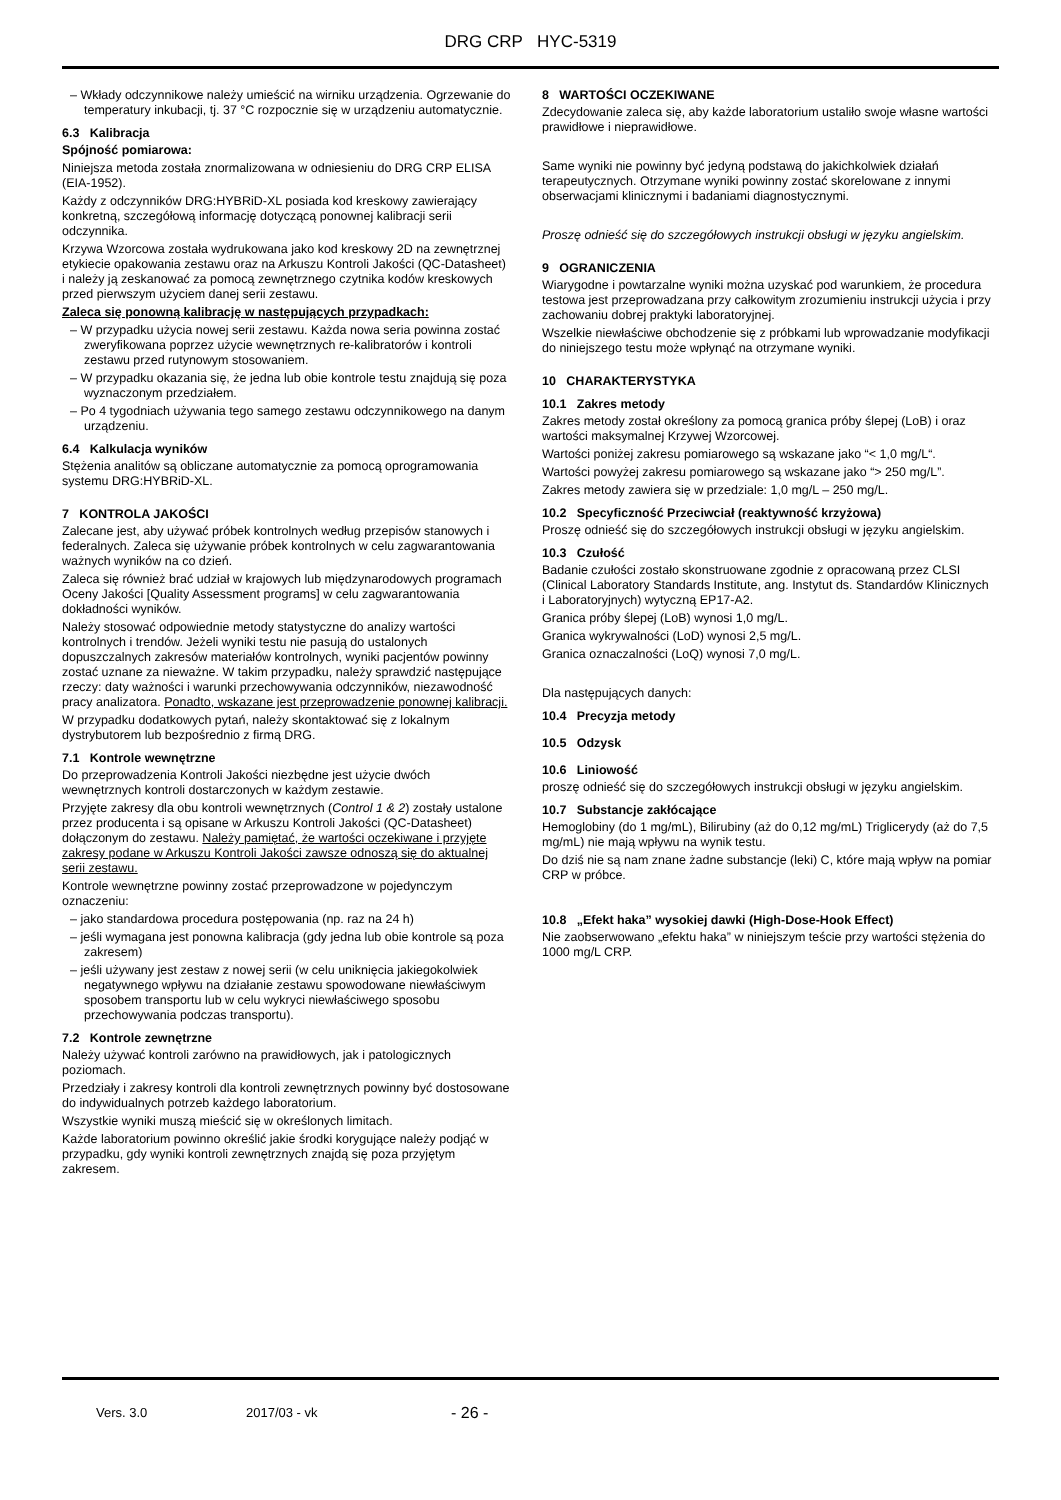DRG CRP HYC-5319
– Wkłady odczynnikowe należy umieścić na wirniku urządzenia. Ogrzewanie do temperatury inkubacji, tj. 37 °C rozpocznie się w urządzeniu automatycznie.
6.3 Kalibracja
Spójność pomiarowa:
Niniejsza metoda została znormalizowana w odniesieniu do DRG CRP ELISA (EIA-1952).
Każdy z odczynników DRG:HYBRiD-XL posiada kod kreskowy zawierający konkretną, szczegółową informację dotyczącą ponownej kalibracji serii odczynnika.
Krzywa Wzorcowa została wydrukowana jako kod kreskowy 2D na zewnętrznej etykiecie opakowania zestawu oraz na Arkuszu Kontroli Jakości (QC-Datasheet) i należy ją zeskanować za pomocą zewnętrznego czytnika kodów kreskowych przed pierwszym użyciem danej serii zestawu.
Zaleca się ponowną kalibrację w następujących przypadkach:
– W przypadku użycia nowej serii zestawu. Każda nowa seria powinna zostać zweryfikowana poprzez użycie wewnętrznych re-kalibratorów i kontroli zestawu przed rutynowym stosowaniem.
– W przypadku okazania się, że jedna lub obie kontrole testu znajdują się poza wyznaczonym przedziałem.
– Po 4 tygodniach używania tego samego zestawu odczynnikowego na danym urządzeniu.
6.4 Kalkulacja wyników
Stężenia analitów są obliczane automatycznie za pomocą oprogramowania systemu DRG:HYBRiD-XL.
7 KONTROLA JAKOŚCI
Zalecane jest, aby używać próbek kontrolnych według przepisów stanowych i federalnych. Zaleca się używanie próbek kontrolnych w celu zagwarantowania ważnych wyników na co dzień.
Zaleca się również brać udział w krajowych lub międzynarodowych programach Oceny Jakości [Quality Assessment programs] w celu zagwarantowania dokładności wyników.
Należy stosować odpowiednie metody statystyczne do analizy wartości kontrolnych i trendów. Jeżeli wyniki testu nie pasują do ustalonych dopuszczalnych zakresów materiałów kontrolnych, wyniki pacjentów powinny zostać uznane za nieważne. W takim przypadku, należy sprawdzić następujące rzeczy: daty ważności i warunki przechowywania odczynników, niezawodność pracy analizatora. Ponadto, wskazane jest przeprowadzenie ponownej kalibracji.
W przypadku dodatkowych pytań, należy skontaktować się z lokalnym dystrybutorem lub bezpośrednio z firmą DRG.
7.1 Kontrole wewnętrzne
Do przeprowadzenia Kontroli Jakości niezbędne jest użycie dwóch wewnętrznych kontroli dostarczonych w każdym zestawie.
Przyjęte zakresy dla obu kontroli wewnętrznych (Control 1 & 2) zostały ustalone przez producenta i są opisane w Arkuszu Kontroli Jakości (QC-Datasheet) dołączonym do zestawu. Należy pamiętać, że wartości oczekiwane i przyjęte zakresy podane w Arkuszu Kontroli Jakości zawsze odnoszą się do aktualnej serii zestawu.
Kontrole wewnętrzne powinny zostać przeprowadzone w pojedynczym oznaczeniu:
– jako standardowa procedura postępowania (np. raz na 24 h)
– jeśli wymagana jest ponowna kalibracja (gdy jedna lub obie kontrole są poza zakresem)
– jeśli używany jest zestaw z nowej serii (w celu uniknięcia jakiegokolwiek negatywnego wpływu na działanie zestawu spowodowane niewłaściwym sposobem transportu lub w celu wykryci niewłaściwego sposobu przechowywania podczas transportu).
7.2 Kontrole zewnętrzne
Należy używać kontroli zarówno na prawidłowych, jak i patologicznych poziomach.
Przedziały i zakresy kontroli dla kontroli zewnętrznych powinny być dostosowane do indywidualnych potrzeb każdego laboratorium.
Wszystkie wyniki muszą mieścić się w określonych limitach.
Każde laboratorium powinno określić jakie środki korygujące należy podjąć w przypadku, gdy wyniki kontroli zewnętrznych znajdą się poza przyjętym zakresem.
8 WARTOŚCI OCZEKIWANE
Zdecydowanie zaleca się, aby każde laboratorium ustaliło swoje własne wartości prawidłowe i nieprawidłowe.
Same wyniki nie powinny być jedyną podstawą do jakichkolwiek działań terapeutycznych. Otrzymane wyniki powinny zostać skorelowane z innymi obserwacjami klinicznymi i badaniami diagnostycznymi.
Proszę odnieść się do szczegółowych instrukcji obsługi w języku angielskim.
9 OGRANICZENIA
Wiarygodne i powtarzalne wyniki można uzyskać pod warunkiem, że procedura testowa jest przeprowadzana przy całkowitym zrozumieniu instrukcji użycia i przy zachowaniu dobrej praktyki laboratoryjnej.
Wszelkie niewłaściwe obchodzenie się z próbkami lub wprowadzanie modyfikacji do niniejszego testu może wpłynąć na otrzymane wyniki.
10 CHARAKTERYSTYKA
10.1 Zakres metody
Zakres metody został określony za pomocą granica próby ślepej (LoB) i oraz wartości maksymalnej Krzywej Wzorcowej.
Wartości poniżej zakresu pomiarowego są wskazane jako “< 1,0 mg/L“.
Wartości powyżej zakresu pomiarowego są wskazane jako “> 250 mg/L”.
Zakres metody zawiera się w przedziale: 1,0 mg/L – 250 mg/L.
10.2 Specyficzność Przeciwciał (reaktywność krzyżowa)
Proszę odnieść się do szczegółowych instrukcji obsługi w języku angielskim.
10.3 Czułość
Badanie czułości zostało skonstruowane zgodnie z opracowaną przez CLSI (Clinical Laboratory Standards Institute, ang. Instytut ds. Standardów Klinicznych i Laboratoryjnych) wytyczną EP17-A2.
Granica próby ślepej (LoB) wynosi 1,0 mg/L.
Granica wykrywalności (LoD) wynosi 2,5 mg/L.
Granica oznaczalności (LoQ) wynosi 7,0 mg/L.
Dla następujących danych:
10.4 Precyzja metody
10.5 Odzysk
10.6 Liniowość
proszę odnieść się do szczegółowych instrukcji obsługi w języku angielskim.
10.7 Substancje zakłócające
Hemoglobiny (do 1 mg/mL), Bilirubiny (aż do 0,12 mg/mL) Triglicerydy (aż do 7,5 mg/mL) nie mają wpływu na wynik testu.
Do dziś nie są nam znane żadne substancje (leki) C, które mają wpływ na pomiar CRP w próbce.
10.8 „Efekt haka” wysokiej dawki (High-Dose-Hook Effect)
Nie zaobserwowano „efektu haka” w niniejszym teście przy wartości stężenia do 1000 mg/L CRP.
Vers. 3.0 2017/03 - vk - 26 -